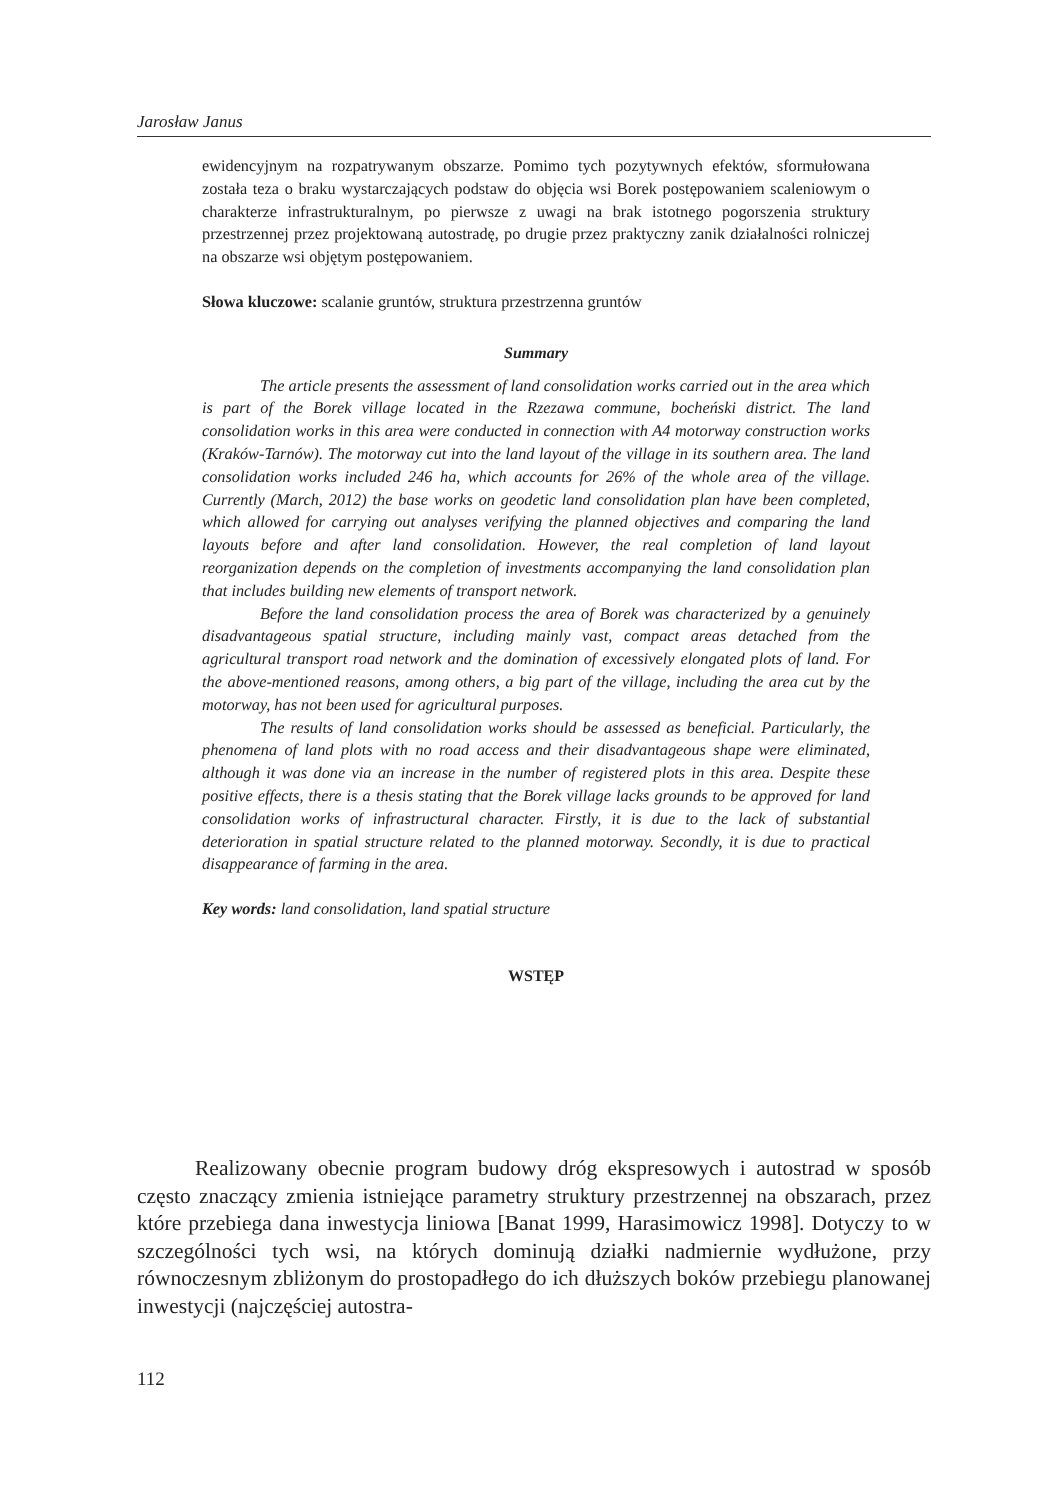Jarosław Janus
ewidencyjnym na rozpatrywanym obszarze. Pomimo tych pozytywnych efektów, sformułowana została teza o braku wystarczających podstaw do objęcia wsi Borek postępowaniem scaleniowym o charakterze infrastrukturalnym, po pierwsze z uwagi na brak istotnego pogorszenia struktury przestrzennej przez projektowaną autostradę, po drugie przez praktyczny zanik działalności rolniczej na obszarze wsi objętym postępowaniem.
Słowa kluczowe: scalanie gruntów, struktura przestrzenna gruntów
Summary
The article presents the assessment of land consolidation works carried out in the area which is part of the Borek village located in the Rzezawa commune, bocheński district. The land consolidation works in this area were conducted in connection with A4 motorway construction works (Kraków-Tarnów). The motorway cut into the land layout of the village in its southern area. The land consolidation works included 246 ha, which accounts for 26% of the whole area of the village. Currently (March, 2012) the base works on geodetic land consolidation plan have been completed, which allowed for carrying out analyses verifying the planned objectives and comparing the land layouts before and after land consolidation. However, the real completion of land layout reorganization depends on the completion of investments accompanying the land consolidation plan that includes building new elements of transport network.
Before the land consolidation process the area of Borek was characterized by a genuinely disadvantageous spatial structure, including mainly vast, compact areas detached from the agricultural transport road network and the domination of excessively elongated plots of land. For the above-mentioned reasons, among others, a big part of the village, including the area cut by the motorway, has not been used for agricultural purposes.
The results of land consolidation works should be assessed as beneficial. Particularly, the phenomena of land plots with no road access and their disadvantageous shape were eliminated, although it was done via an increase in the number of registered plots in this area. Despite these positive effects, there is a thesis stating that the Borek village lacks grounds to be approved for land consolidation works of infrastructural character. Firstly, it is due to the lack of substantial deterioration in spatial structure related to the planned motorway. Secondly, it is due to practical disappearance of farming in the area.
Key words: land consolidation, land spatial structure
WSTĘP
Realizowany obecnie program budowy dróg ekspresowych i autostrad w sposób często znaczący zmienia istniejące parametry struktury przestrzennej na obszarach, przez które przebiega dana inwestycja liniowa [Banat 1999, Harasimowicz 1998]. Dotyczy to w szczególności tych wsi, na których dominują działki nadmiernie wydłużone, przy równoczesnym zbliżonym do prostopadłego do ich dłuższych boków przebiegu planowanej inwestycji (najczęściej autostra-
112